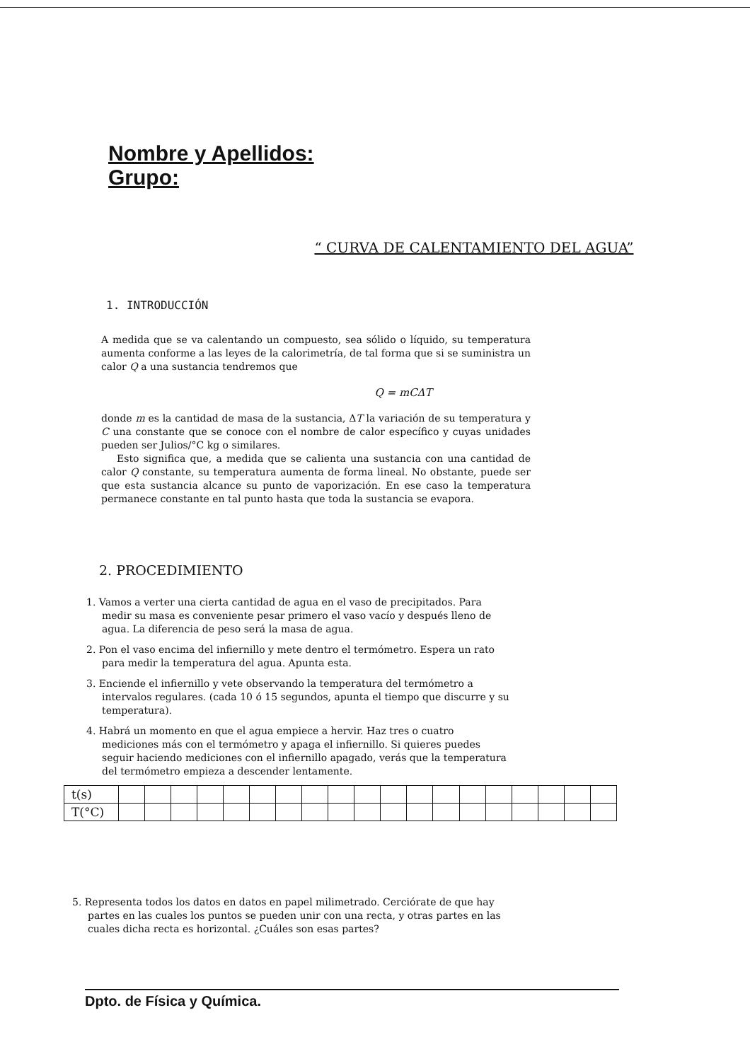Nombre y Apellidos:
Grupo:
“ CURVA DE CALENTAMIENTO DEL AGUA”
1. INTRODUCCIÓN
A medida que se va calentando un compuesto, sea sólido o líquido, su temperatura aumenta conforme a las leyes de la calorimetría, de tal forma que si se suministra un calor Q a una sustancia tendremos que
Q = mCΔT
donde m es la cantidad de masa de la sustancia, ΔT la variación de su temperatura y C una constante que se conoce con el nombre de calor específico y cuyas unidades pueden ser Julios/°C kg o similares.
Esto significa que, a medida que se calienta una sustancia con una cantidad de calor Q constante, su temperatura aumenta de forma lineal. No obstante, puede ser que esta sustancia alcance su punto de vaporización. En ese caso la temperatura permanece constante en tal punto hasta que toda la sustancia se evapora.
2. PROCEDIMIENTO
1. Vamos a verter una cierta cantidad de agua en el vaso de precipitados. Para medir su masa es conveniente pesar primero el vaso vacío y después lleno de agua. La diferencia de peso será la masa de agua.
2. Pon el vaso encima del infiernillo y mete dentro el termómetro. Espera un rato para medir la temperatura del agua. Apunta esta.
3. Enciende el infiernillo y vete observando la temperatura del termómetro a intervalos regulares. (cada 10 ó 15 segundos, apunta el tiempo que discurre y su temperatura).
4. Habrá un momento en que el agua empiece a hervir. Haz tres o cuatro mediciones más con el termómetro y apaga el infiernillo. Si quieres puedes seguir haciendo mediciones con el infiernillo apagado, verás que la temperatura del termómetro empieza a descender lentamente.
| t(s) | | | | | | | | | | | | | | | | | | | |
| T(°C) | | | | | | | | | | | | | | | | | | | |
5. Representa todos los datos en datos en papel milimetrado. Cerciórate de que hay partes en las cuales los puntos se pueden unir con una recta, y otras partes en las cuales dicha recta es horizontal. ¿Cuáles son esas partes?
Dpto. de Física y Química.